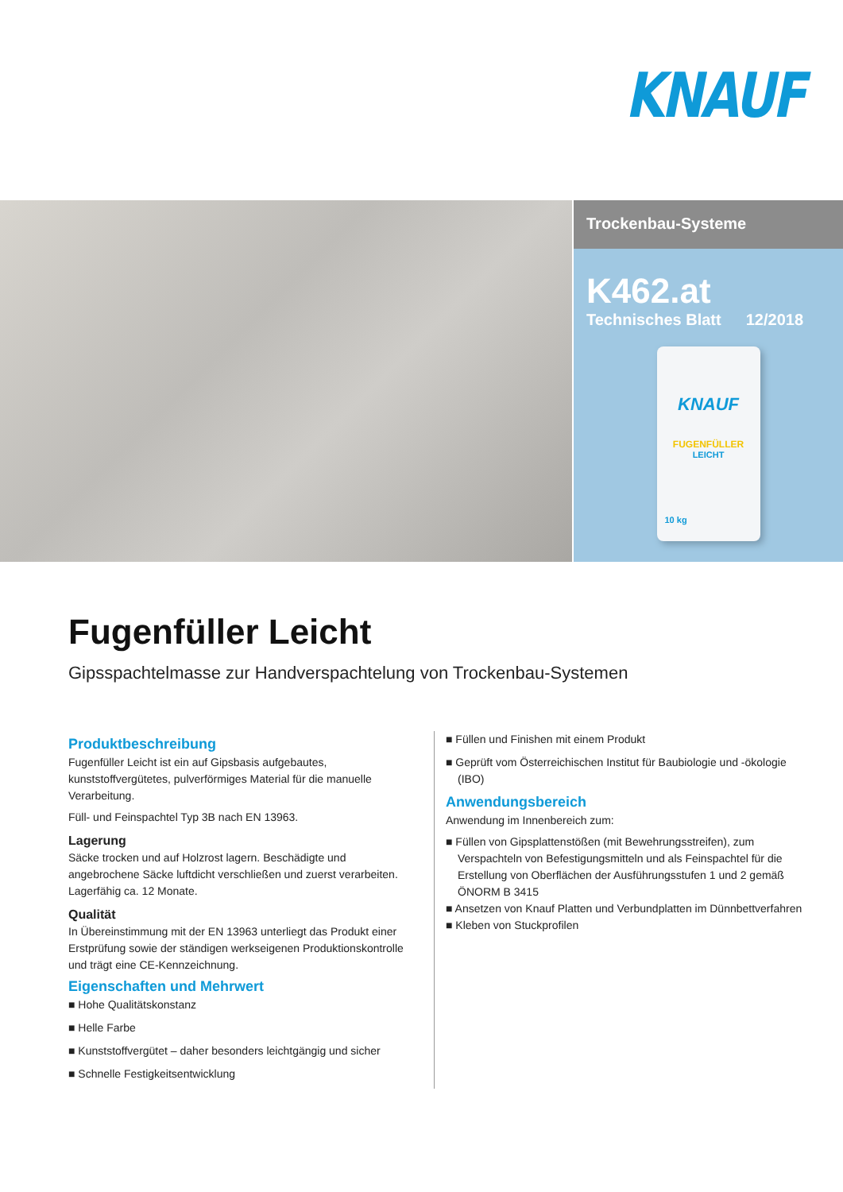KNAUF
Trockenbau-Systeme
K462.at
Technisches Blatt 12/2018
KNAUF
FUGENFÜLLER
LEICHT
10 kg
Fugenfüller Leicht
Gipsspachtelmasse zur Handverspachtelung von Trockenbau-Systemen
Produktbeschreibung
Fugenfüller Leicht ist ein auf Gipsbasis aufgebautes, kunststoffvergütetes, pulverförmiges Material für die manuelle Verarbeitung.
Füll- und Feinspachtel Typ 3B nach EN 13963.
Lagerung
Säcke trocken und auf Holzrost lagern. Beschädigte und angebrochene Säcke luftdicht verschließen und zuerst verarbeiten.
Lagerfähig ca. 12 Monate.
Qualität
In Übereinstimmung mit der EN 13963 unterliegt das Produkt einer Erstprüfung sowie der ständigen werkseigenen Produktionskontrolle und trägt eine CE-Kennzeichnung.
Eigenschaften und Mehrwert
■ Hohe Qualitätskonstanz
■ Helle Farbe
■ Kunststoffvergütet – daher besonders leichtgängig und sicher
■ Schnelle Festigkeitsentwicklung
■ Füllen und Finishen mit einem Produkt
■ Geprüft vom Österreichischen Institut für Baubiologie und -ökologie (IBO)
Anwendungsbereich
Anwendung im Innenbereich zum:
■ Füllen von Gipsplattenstößen (mit Bewehrungsstreifen), zum Verspachteln von Befestigungsmitteln und als Feinspachtel für die Erstellung von Oberflächen der Ausführungsstufen 1 und 2 gemäß ÖNORM B 3415
■ Ansetzen von Knauf Platten und Verbundplatten im Dünnbettverfahren
■ Kleben von Stuckprofilen